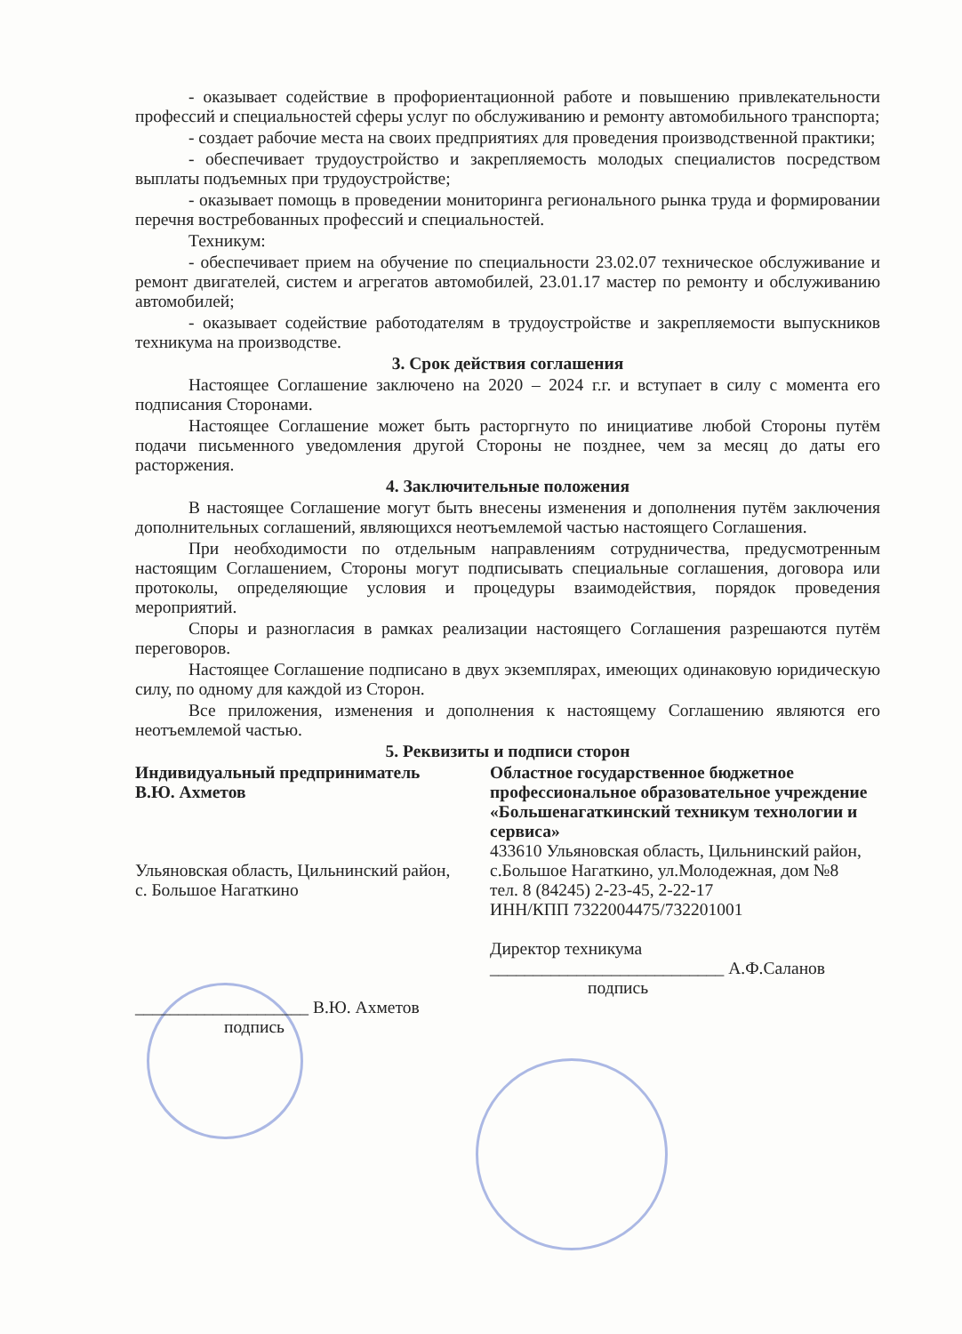- оказывает содействие в профориентационной работе и повышению привлекательности профессий и специальностей сферы услуг по обслуживанию и ремонту автомобильного транспорта;
- создает рабочие места на своих предприятиях для проведения производственной практики;
- обеспечивает трудоустройство и закрепляемость молодых специалистов посредством выплаты подъемных при трудоустройстве;
- оказывает помощь в проведении мониторинга регионального рынка труда и формировании перечня востребованных профессий и специальностей.
Техникум:
- обеспечивает прием на обучение по специальности 23.02.07 техническое обслуживание и ремонт двигателей, систем и агрегатов автомобилей, 23.01.17 мастер по ремонту и обслуживанию автомобилей;
- оказывает содействие работодателям в трудоустройстве и закрепляемости выпускников техникума на производстве.
3. Срок действия соглашения
Настоящее Соглашение заключено на 2020 – 2024 г.г. и вступает в силу с момента его подписания Сторонами.
Настоящее Соглашение может быть расторгнуто по инициативе любой Стороны путём подачи письменного уведомления другой Стороны не позднее, чем за месяц до даты его расторжения.
4. Заключительные положения
В настоящее Соглашение могут быть внесены изменения и дополнения путём заключения дополнительных соглашений, являющихся неотъемлемой частью настоящего Соглашения.
При необходимости по отдельным направлениям сотрудничества, предусмотренным настоящим Соглашением, Стороны могут подписывать специальные соглашения, договора или протоколы, определяющие условия и процедуры взаимодействия, порядок проведения мероприятий.
Споры и разногласия в рамках реализации настоящего Соглашения разрешаются путём переговоров.
Настоящее Соглашение подписано в двух экземплярах, имеющих одинаковую юридическую силу, по одному для каждой из Сторон.
Все приложения, изменения и дополнения к настоящему Соглашению являются его неотъемлемой частью.
5. Реквизиты и подписи сторон
Индивидуальный предприниматель
В.Ю. Ахметов
Ульяновская область, Цильнинский район, с. Большое Нагаткино
____________________ В.Ю. Ахметов
подпись
Областное государственное бюджетное профессиональное образовательное учреждение «Большенагаткинский техникум технологии и сервиса»
433610 Ульяновская область, Цильнинский район, с.Большое Нагаткино, ул.Молодежная, дом №8
тел. 8 (84245) 2-23-45, 2-22-17
ИНН/КПП 7322004475/732201001
Директор техникума
___________________________ А.Ф.Саланов
подпись